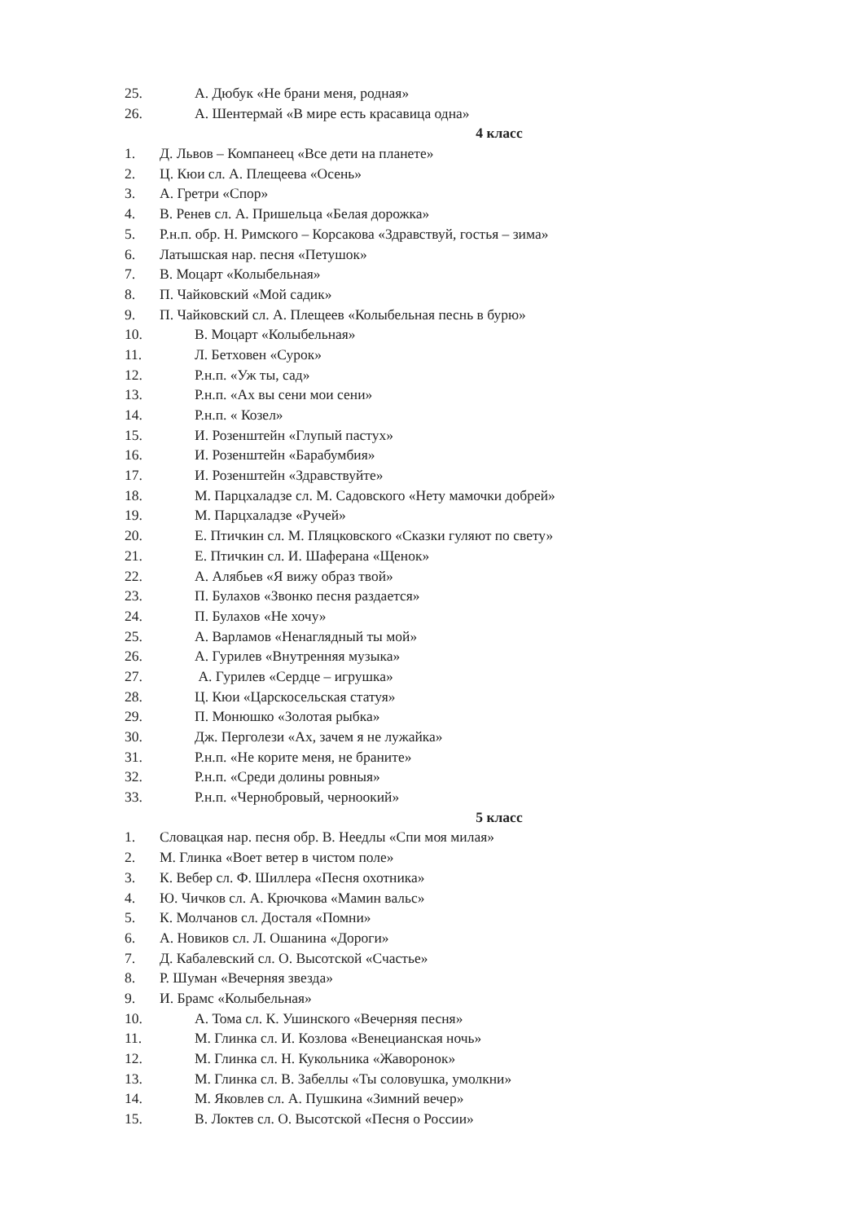25. А. Дюбук «Не брани меня, родная»
26. А. Шентермай «В мире есть красавица одна»
4 класс
1. Д. Львов – Компанеец «Все дети на планете»
2. Ц. Кюи сл. А. Плещеева «Осень»
3. А. Гретри «Спор»
4. В. Ренев сл. А. Пришельца «Белая дорожка»
5. Р.н.п. обр. Н. Римского – Корсакова «Здравствуй, гостья – зима»
6. Латышская нар. песня «Петушок»
7. В. Моцарт «Колыбельная»
8. П. Чайковский «Мой садик»
9. П. Чайковский сл. А. Плещеев «Колыбельная песнь в бурю»
10. В. Моцарт «Колыбельная»
11. Л. Бетховен «Сурок»
12. Р.н.п. «Уж ты, сад»
13. Р.н.п. «Ах вы сени мои сени»
14. Р.н.п. « Козел»
15. И. Розенштейн «Глупый пастух»
16. И. Розенштейн «Барабумбия»
17. И. Розенштейн «Здравствуйте»
18. М. Парцхаладзе сл. М. Садовского «Нету мамочки добрей»
19. М. Парцхаладзе «Ручей»
20. Е. Птичкин сл. М. Пляцковского «Сказки гуляют по свету»
21. Е. Птичкин сл. И. Шаферана «Щенок»
22. А. Алябьев «Я вижу образ твой»
23. П. Булахов «Звонко песня раздается»
24. П. Булахов «Не хочу»
25. А. Варламов «Ненаглядный ты мой»
26. А. Гурилев «Внутренняя музыка»
27. А. Гурилев «Сердце – игрушка»
28. Ц. Кюи «Царскосельская статуя»
29. П. Монюшко «Золотая рыбка»
30. Дж. Перголези «Ах, зачем я не лужайка»
31. Р.н.п. «Не корите меня, не браните»
32. Р.н.п. «Среди долины ровныя»
33. Р.н.п. «Чернобровый, черноокий»
5 класс
1. Словацкая нар. песня обр. В. Неедлы «Спи моя милая»
2. М. Глинка «Воет ветер в чистом поле»
3. К. Вебер сл. Ф. Шиллера «Песня охотника»
4. Ю. Чичков сл. А. Крючкова «Мамин вальс»
5. К. Молчанов сл. Досталя «Помни»
6. А. Новиков сл. Л. Ошанина «Дороги»
7. Д. Кабалевский сл. О. Высотской «Счастье»
8. Р. Шуман «Вечерняя звезда»
9. И. Брамс «Колыбельная»
10. А. Тома сл. К. Ушинского «Вечерняя песня»
11. М. Глинка сл. И. Козлова «Венецианская ночь»
12. М. Глинка сл. Н. Кукольника «Жаворонок»
13. М. Глинка сл. В. Забеллы «Ты соловушка, умолкни»
14. М. Яковлев сл. А. Пушкина «Зимний вечер»
15. В. Локтев сл. О. Высотской «Песня о России»